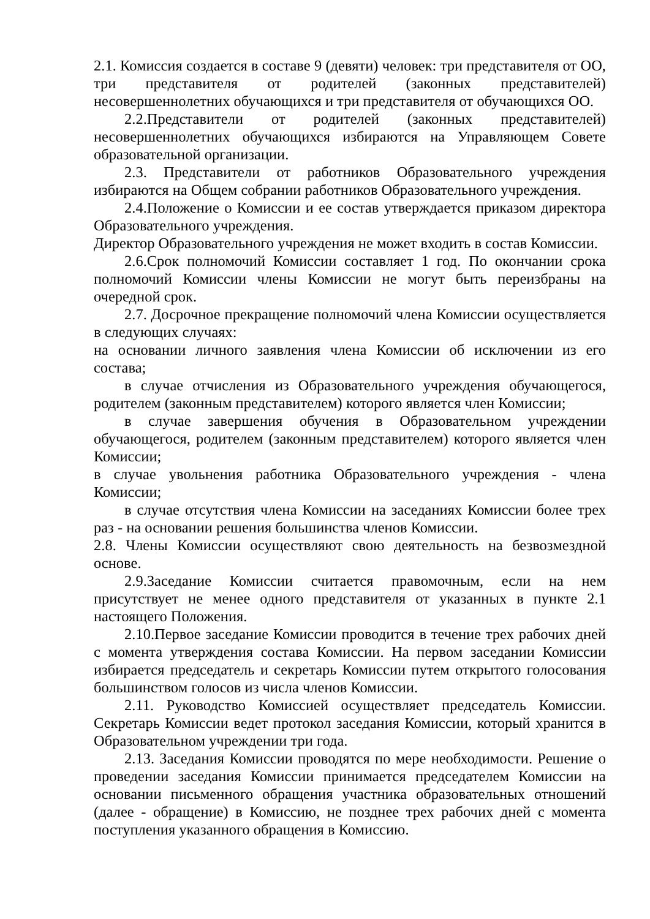2.1. Комиссия создается в составе 9 (девяти) человек: три представителя от ОО, три представителя от родителей (законных представителей) несовершеннолетних обучающихся и три представителя от обучающихся ОО.
2.2.Представители от родителей (законных представителей) несовершеннолетних обучающихся избираются на Управляющем Совете образовательной организации.
2.3. Представители от работников Образовательного учреждения избираются на Общем собрании работников Образовательного учреждения.
2.4.Положение о Комиссии и ее состав утверждается приказом директора Образовательного учреждения.
Директор Образовательного учреждения не может входить в состав Комиссии.
2.6.Срок полномочий Комиссии составляет 1 год. По окончании срока полномочий Комиссии члены Комиссии не могут быть переизбраны на очередной срок.
2.7. Досрочное прекращение полномочий члена Комиссии осуществляется в следующих случаях:
на основании личного заявления члена Комиссии об исключении из его состава;
в случае отчисления из Образовательного учреждения обучающегося, родителем (законным представителем) которого является член Комиссии;
в случае завершения обучения в Образовательном учреждении обучающегося, родителем (законным представителем) которого является член Комиссии;
в случае увольнения работника Образовательного учреждения - члена Комиссии;
в случае отсутствия члена Комиссии на заседаниях Комиссии более трех раз - на основании решения большинства членов Комиссии.
2.8. Члены Комиссии осуществляют свою деятельность на безвозмездной основе.
2.9.Заседание Комиссии считается правомочным, если на нем присутствует не менее одного представителя от указанных в пункте 2.1 настоящего Положения.
2.10.Первое заседание Комиссии проводится в течение трех рабочих дней с момента утверждения состава Комиссии. На первом заседании Комиссии избирается председатель и секретарь Комиссии путем открытого голосования большинством голосов из числа членов Комиссии.
2.11. Руководство Комиссией осуществляет председатель Комиссии. Секретарь Комиссии ведет протокол заседания Комиссии, который хранится в Образовательном учреждении три года.
2.13. Заседания Комиссии проводятся по мере необходимости. Решение о проведении заседания Комиссии принимается председателем Комиссии на основании письменного обращения участника образовательных отношений (далее - обращение) в Комиссию, не позднее трех рабочих дней с момента поступления указанного обращения в Комиссию.